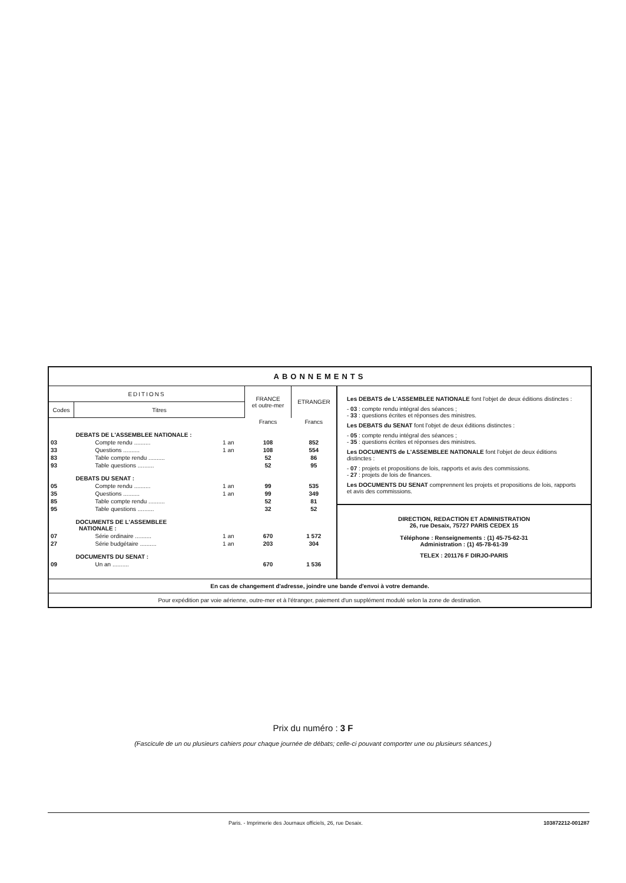ABONNEMENTS
| EDITIONS | | | FRANCE et outre-mer | ETRANGER |
| --- | --- | --- | --- | --- |
| Codes | Titres | | | |
| | | | Francs | Francs |
| | DEBATS DE L'ASSEMBLEE NATIONALE : | | | |
| 03 | Compte rendu .......... | 1 an | 108 | 852 |
| 33 | Questions .......... | 1 an | 108 | 554 |
| 83 | Table compte rendu .......... | | 52 | 86 |
| 93 | Table questions .......... | | 52 | 95 |
| | DEBATS DU SENAT : | | | |
| 05 | Compte rendu .......... | 1 an | 99 | 535 |
| 35 | Questions .......... | 1 an | 99 | 349 |
| 85 | Table compte rendu .......... | | 52 | 81 |
| 95 | Table questions .......... | | 32 | 52 |
| | DOCUMENTS DE L'ASSEMBLEE NATIONALE : | | | |
| 07 | Série ordinaire .......... | 1 an | 670 | 1 572 |
| 27 | Série budgétaire .......... | 1 an | 203 | 304 |
| | DOCUMENTS DU SENAT : | | | |
| 09 | Un an .......... | | 670 | 1 536 |
Les DEBATS de L'ASSEMBLEE NATIONALE font l'objet de deux éditions distinctes :
- 03 : compte rendu intégral des séances ;
- 33 : questions écrites et réponses des ministres.
Les DEBATS du SENAT font l'objet de deux éditions distinctes :
- 05 : compte rendu intégral des séances ;
- 35 : questions écrites et réponses des ministres.
Les DOCUMENTS de L'ASSEMBLEE NATIONALE font l'objet de deux éditions distinctes :
- 07 : projets et propositions de lois, rapports et avis des commissions.
- 27 : projets de lois de finances.
Les DOCUMENTS DU SENAT comprennent les projets et propositions de lois, rapports et avis des commissions.
DIRECTION, REDACTION ET ADMINISTRATION
26, rue Desaix, 75727 PARIS CEDEX 15
Téléphone : Renseignements : (1) 45-75-62-31
Administration : (1) 45-78-61-39
TELEX : 201176 F DIRJO-PARIS
En cas de changement d'adresse, joindre une bande d'envoi à votre demande.
Pour expédition par voie aérienne, outre-mer et à l'étranger, paiement d'un supplément modulé selon la zone de destination.
Prix du numéro : 3 F
(Fascicule de un ou plusieurs cahiers pour chaque journée de débats; celle-ci pouvant comporter une ou plusieurs séances.)
Paris. - Imprimerie des Journaux officiels, 26, rue Desaix. 103872212-001287